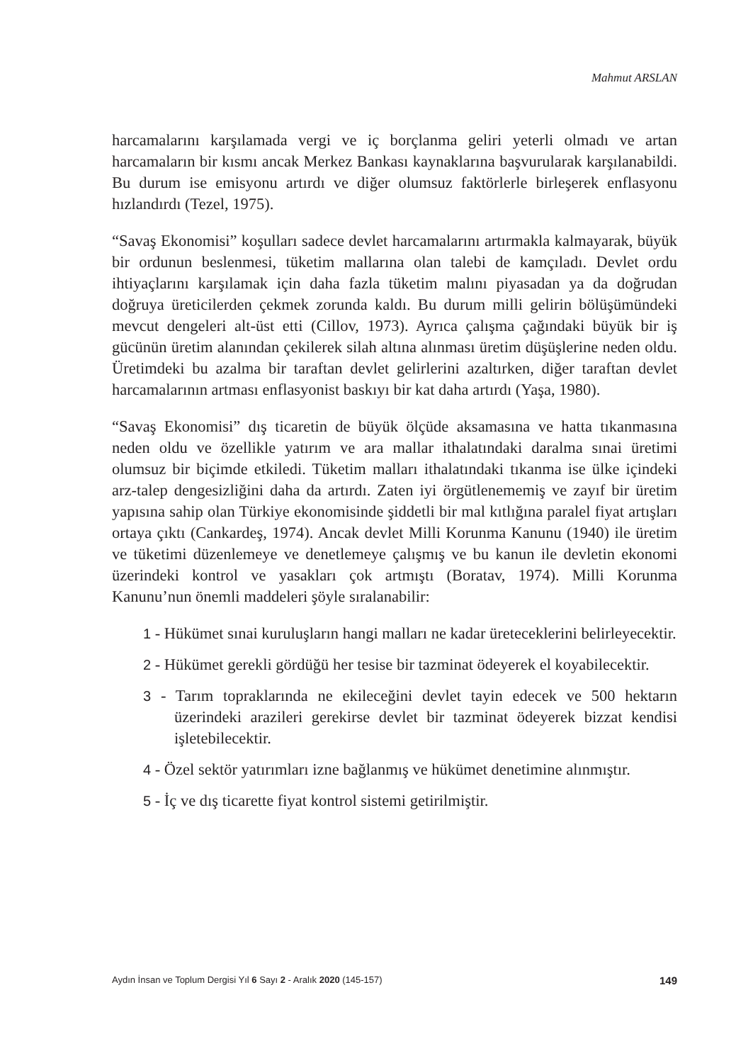Mahmut ARSLAN
harcamalarını karşılamada vergi ve iç borçlanma geliri yeterli olmadı ve artan harcamaların bir kısmı ancak Merkez Bankası kaynaklarına başvurularak karşılanabildi. Bu durum ise emisyonu artırdı ve diğer olumsuz faktörlerle birleşerek enflasyonu hızlandırdı (Tezel, 1975).
“Savaş Ekonomisi” koşulları sadece devlet harcamalarını artırmakla kalmayarak, büyük bir ordunun beslenmesi, tüketim mallarına olan talebi de kamçıladı. Devlet ordu ihtiyaçlarını karşılamak için daha fazla tüketim malını piyasadan ya da doğrudan doğruya üreticilerden çekmek zorunda kaldı. Bu durum milli gelirin bölüşümündeki mevcut dengeleri alt-üst etti (Cillov, 1973). Ayrıca çalışma çağındaki büyük bir iş gücünün üretim alanından çekilerek silah altına alınması üretim düşüşlerine neden oldu. Üretimdeki bu azalma bir taraftan devlet gelirlerini azaltırken, diğer taraftan devlet harcamalarının artması enflasyonist baskıyı bir kat daha artırdı (Yaşa, 1980).
“Savaş Ekonomisi” dış ticaretin de büyük ölçüde aksamasına ve hatta tıkanmasına neden oldu ve özellikle yatırım ve ara mallar ithalatındaki daralma sınai üretimi olumsuz bir biçimde etkiledi. Tüketim malları ithalatındaki tıkanma ise ülke içindeki arz-talep dengesizliğini daha da artırdı. Zaten iyi örgütlenememiş ve zayıf bir üretim yapısına sahip olan Türkiye ekonomisinde şiddetli bir mal kıtlığına paralel fiyat artışları ortaya çıktı (Cankardeş, 1974). Ancak devlet Milli Korunma Kanunu (1940) ile üretim ve tüketimi düzenlemeye ve denetlemeye çalışmış ve bu kanun ile devletin ekonomi üzerindeki kontrol ve yasakları çok artmıştı (Boratav, 1974). Milli Korunma Kanunu’nun önemli maddeleri şöyle sıralanabilir:
1 - Hükümet sınai kuruluşların hangi malları ne kadar üreteceklerini belirleyecektir.
2 - Hükümet gerekli gördüğü her tesise bir tazminat ödeyerek el koyabilecektir.
3 - Tarım topraklarında ne ekileceğini devlet tayin edecek ve 500 hektarın üzerindeki arazileri gerekirse devlet bir tazminat ödeyerek bizzat kendisi işletebilecektir.
4 - Özel sektör yatırımları izne bağlanmış ve hükümet denetimine alınmıştır.
5 - İç ve dış ticarette fiyat kontrol sistemi getirilmiştir.
Aydın İnsan ve Toplum Dergisi Yıl 6 Sayı 2 - Aralık 2020 (145-157) 149